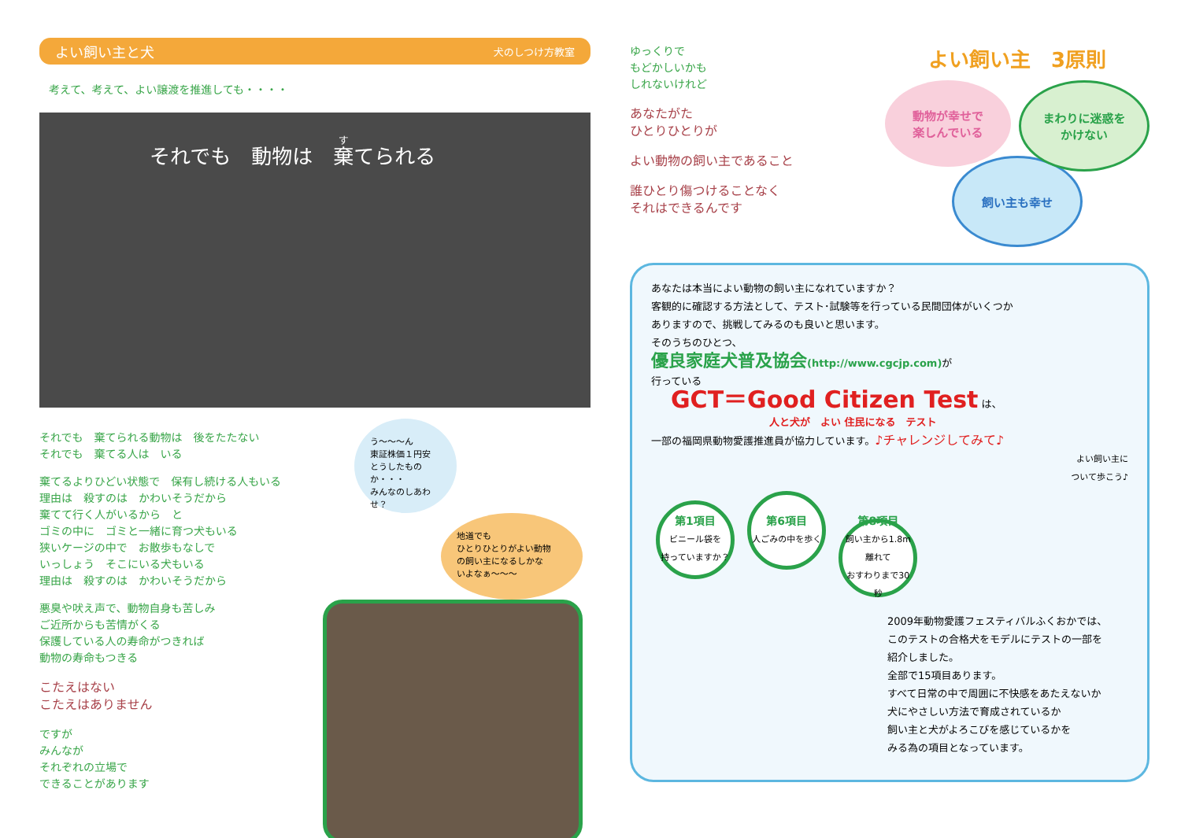よい飼い主と犬 犬のしつけ方教室
考えて、考えて、よい譲渡を推進しても・・・・
それでも　動物は　棄てられる
それでも　棄てられる動物は　後をたたない
それでも　棄てる人は　いる
棄てるよりひどい状態で　保有し続ける人もいる
理由は　殺すのは　かわいそうだから
棄てて行く人がいるから　と
ゴミの中に　ゴミと一緒に育つ犬もいる
狭いケージの中で　お散歩もなしで
いっしょう　そこにいる犬もいる
理由は　殺すのは　かわいそうだから
悪臭や吠え声で、動物自身も苦しみ
ご近所からも苦情がくる
保護している人の寿命がつきれば
動物の寿命もつきる
こたえはない
こたえはありません
ですが
みんなが
それぞれの立場で
できることがあります
う〜〜〜ん
東証株価１円安
とうしたものか・・・
みんなのしあわせ？
地道でも
ひとりひとりがよい動物
の飼い主になるしかな
いよなぁ〜〜〜
ゆっくりで
もどかしいかも
しれないけれど
あなたがた
ひとりひとりが
よい動物の飼い主であること
誰ひとり傷つけることなく
それはできるんです
よい飼い主　3原則
動物が幸せで
楽しんでいる
まわりに迷惑を
かけない
飼い主も幸せ
あなたは本当によい動物の飼い主になれていますか？
客観的に確認する方法として、テスト･試験等を行っている民間団体がいくつか
ありますので、挑戦してみるのも良いと思います。
そのうちのひとつ、
優良家庭犬普及協会(http://www.cgcjp.com) が
行っている
GCT＝Good Citizen Test は、
人と犬が　よい 住民になる　テスト
一部の福岡県動物愛護推進員が協力しています。♪チャレンジしてみて♪
よい飼い主に
ついて歩こう♪
第1項目 ビニール袋を
持っていますか？
第6項目 人ごみの中を歩く
第8項目 飼い主から1.8m
離れて
おすわりまで30秒
2009年動物愛護フェスティバルふくおかでは、
このテストの合格犬をモデルにテストの一部を
紹介しました。
全部で15項目あります。
すべて日常の中で周囲に不快感をあたえないか
犬にやさしい方法で育成されているか
飼い主と犬がよろこびを感じているかを
みる為の項目となっています。